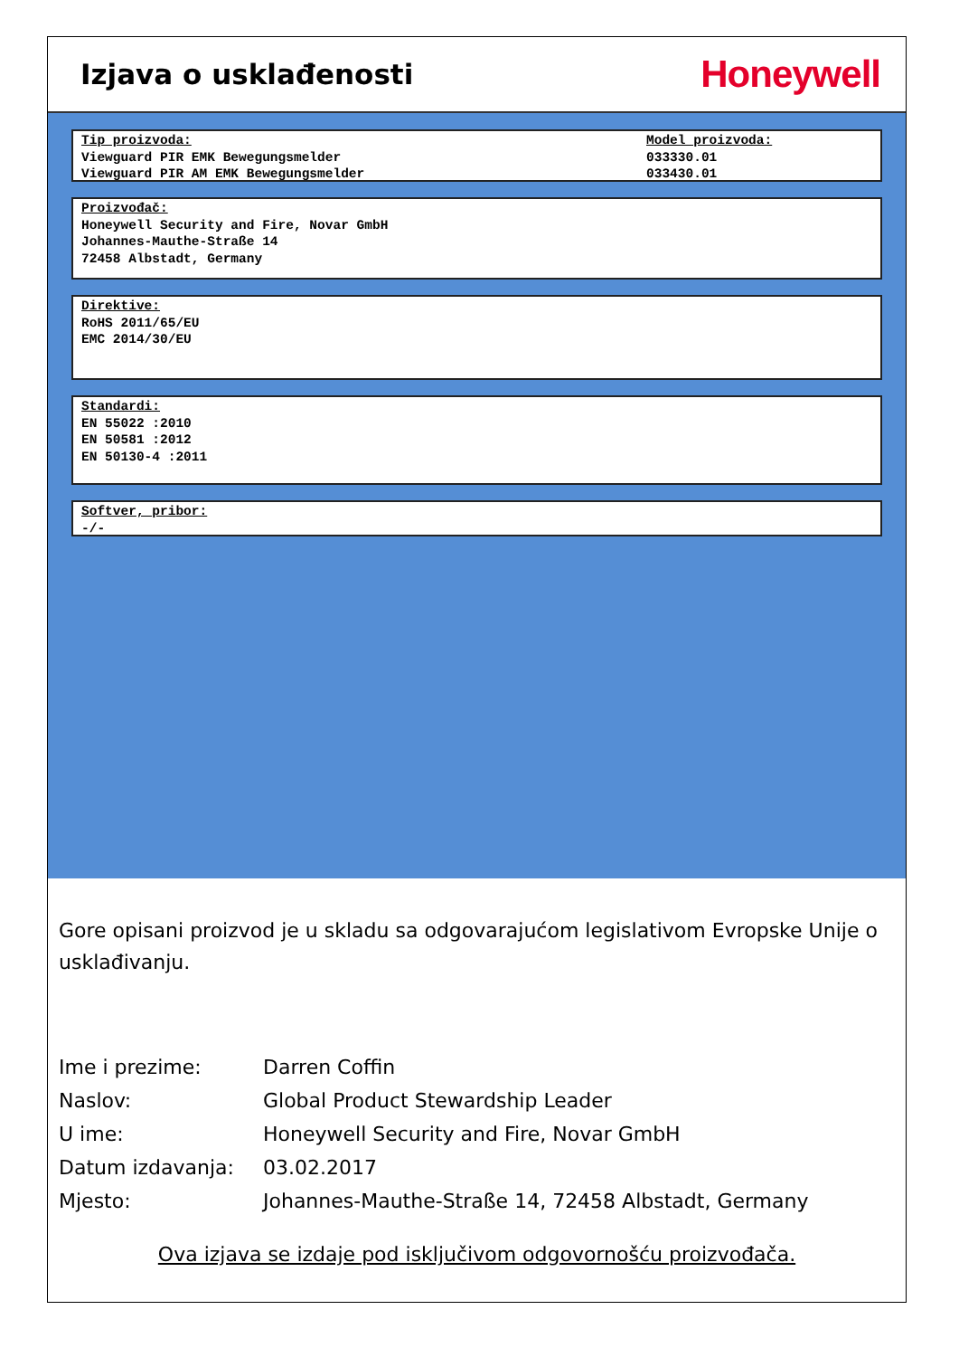Izjava o usklađenosti
Honeywell
Tip proizvoda:
Viewguard PIR EMK Bewegungsmelder
Viewguard PIR AM EMK Bewegungsmelder
Model proizvoda:
033330.01
033430.01
Proizvođač:
Honeywell Security and Fire, Novar GmbH
Johannes-Mauthe-Straße 14
72458 Albstadt, Germany
Direktive:
RoHS 2011/65/EU
EMC 2014/30/EU
Standardi:
EN 55022 :2010
EN 50581 :2012
EN 50130-4 :2011
Softver, pribor:
-/-
Gore opisani proizvod je u skladu sa odgovarajućom legislativom Evropske Unije o usklađivanju.
| Ime i prezime: | Darren Coffin |
| Naslov: | Global Product Stewardship Leader |
| U ime: | Honeywell Security and Fire, Novar GmbH |
| Datum izdavanja: | 03.02.2017 |
| Mjesto: | Johannes-Mauthe-Straße 14, 72458 Albstadt, Germany |
Ova izjava se izdaje pod isključivom odgovornošću proizvođača.